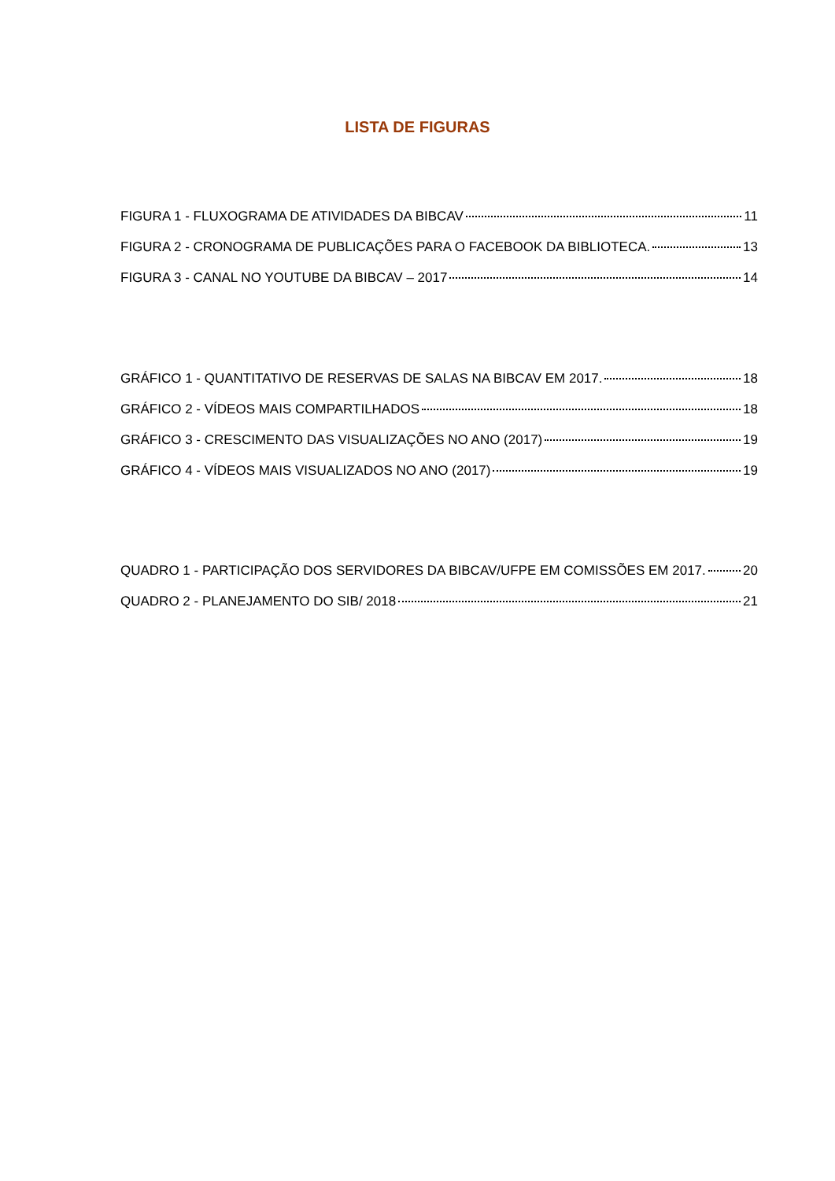LISTA DE FIGURAS
FIGURA 1 - FLUXOGRAMA DE ATIVIDADES DA BIBCAV 11
FIGURA 2 - CRONOGRAMA DE PUBLICAÇÕES PARA O FACEBOOK DA BIBLIOTECA. 13
FIGURA 3 - CANAL NO YOUTUBE DA BIBCAV – 2017 14
GRÁFICO 1 - QUANTITATIVO DE RESERVAS DE SALAS NA BIBCAV EM 2017. 18
GRÁFICO 2 - VÍDEOS MAIS COMPARTILHADOS 18
GRÁFICO 3 - CRESCIMENTO DAS VISUALIZAÇÕES NO ANO (2017) 19
GRÁFICO 4 - VÍDEOS MAIS VISUALIZADOS NO ANO (2017) 19
QUADRO 1 - PARTICIPAÇÃO DOS SERVIDORES DA BIBCAV/UFPE EM COMISSÕES EM 2017. 20
QUADRO 2 - PLANEJAMENTO DO SIB/ 2018 21